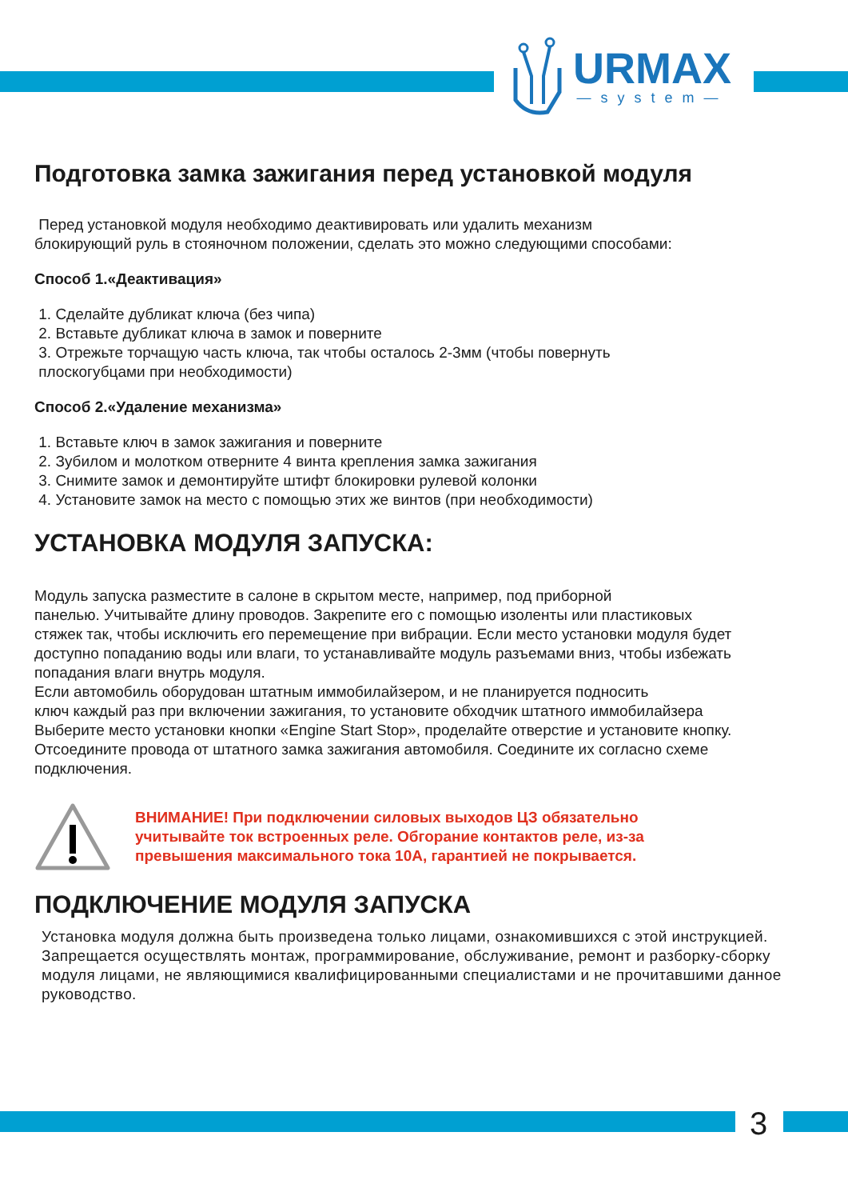URMAX
—system—
Подготовка замка зажигания перед установкой модуля
Перед установкой модуля необходимо деактивировать или удалить механизм
блокирующий руль в стояночном положении, сделать это можно следующими способами:
Способ 1.«Деактивация»
1. Сделайте дубликат ключа (без чипа)
2. Вставьте дубликат ключа в замок и поверните
3. Отрежьте торчащую часть ключа, так чтобы осталось 2-3мм (чтобы повернуть
плоскогубцами при необходимости)
Способ 2.«Удаление механизма»
1. Вставьте ключ в замок зажигания и поверните
2. Зубилом и молотком отверните 4 винта крепления замка зажигания
3. Снимите замок и демонтируйте штифт блокировки рулевой колонки
4. Установите замок на место с помощью этих же винтов (при необходимости)
УСТАНОВКА МОДУЛЯ ЗАПУСКА:
Модуль запуска разместите в салоне в скрытом месте, например, под приборной
панелью. Учитывайте длину проводов. Закрепите его с помощью изоленты или пластиковых
стяжек так, чтобы исключить его перемещение при вибрации. Если место установки модуля будет
доступно попаданию воды или влаги, то устанавливайте модуль разъемами вниз, чтобы избежать
попадания влаги внутрь модуля.
Если автомобиль оборудован штатным иммобилайзером, и не планируется подносить
ключ каждый раз при включении зажигания, то установите обходчик штатного иммобилайзера
Выберите место установки кнопки «Engine Start Stop», проделайте отверстие и установите кнопку.
Отсоедините провода от штатного замка зажигания автомобиля. Соедините их согласно схеме
подключения.
ВНИМАНИЕ! При подключении силовых выходов ЦЗ обязательно
учитывайте ток встроенных реле. Обгорание контактов реле, из-за
превышения максимального тока 10А, гарантией не покрывается.
ПОДКЛЮЧЕНИЕ МОДУЛЯ ЗАПУСКА
Установка модуля должна быть произведена только лицами, ознакомившихся с этой инструкцией. Запрещается осуществлять монтаж, программирование, обслуживание, ремонт и разборку-сборку модуля лицами, не являющимися квалифицированными специалистами и не прочитавшими данное руководство.
3